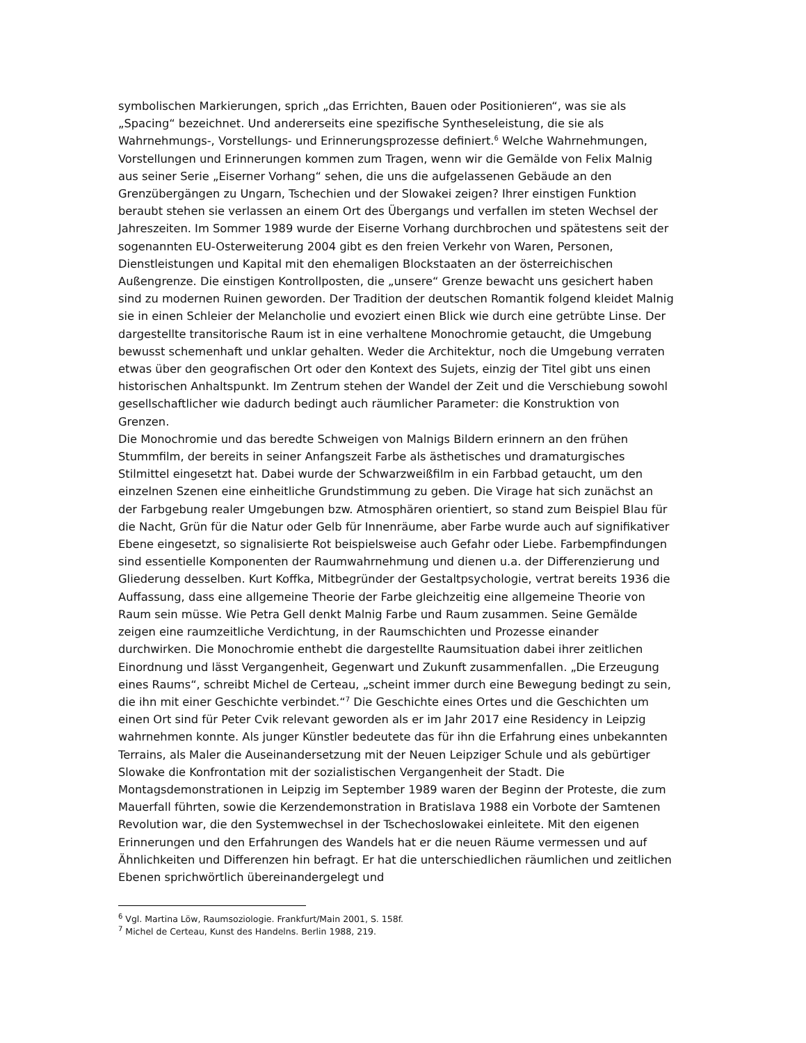symbolischen Markierungen, sprich „das Errichten, Bauen oder Positionieren“, was sie als „Spacing“ bezeichnet. Und andererseits eine spezifische Syntheseleistung, die sie als Wahrnehmungs-, Vorstellungs- und Erinnerungsprozesse definiert.<sup>6</sup> Welche Wahrnehmungen, Vorstellungen und Erinnerungen kommen zum Tragen, wenn wir die Gemälde von Felix Malnig aus seiner Serie „Eiserner Vorhang“ sehen, die uns die aufgelassenen Gebäude an den Grenzübergängen zu Ungarn, Tschechien und der Slowakei zeigen? Ihrer einstigen Funktion beraubt stehen sie verlassen an einem Ort des Übergangs und verfallen im steten Wechsel der Jahreszeiten. Im Sommer 1989 wurde der Eiserne Vorhang durchbrochen und spätestens seit der sogenannten EU-Osterweiterung 2004 gibt es den freien Verkehr von Waren, Personen, Dienstleistungen und Kapital mit den ehemaligen Blockstaaten an der österreichischen Außengrenze. Die einstigen Kontrollposten, die „unsere“ Grenze bewacht uns gesichert haben sind zu modernen Ruinen geworden. Der Tradition der deutschen Romantik folgend kleidet Malnig sie in einen Schleier der Melancholie und evoziert einen Blick wie durch eine getrübte Linse. Der dargestellte transitorische Raum ist in eine verhaltene Monochromie getaucht, die Umgebung bewusst schemenhaft und unklar gehalten. Weder die Architektur, noch die Umgebung verraten etwas über den geografischen Ort oder den Kontext des Sujets, einzig der Titel gibt uns einen historischen Anhaltspunkt. Im Zentrum stehen der Wandel der Zeit und die Verschiebung sowohl gesellschaftlicher wie dadurch bedingt auch räumlicher Parameter: die Konstruktion von Grenzen.
Die Monochromie und das beredte Schweigen von Malnigs Bildern erinnern an den frühen Stummfilm, der bereits in seiner Anfangszeit Farbe als ästhetisches und dramaturgisches Stilmittel eingesetzt hat. Dabei wurde der Schwarzweißfilm in ein Farbbad getaucht, um den einzelnen Szenen eine einheitliche Grundstimmung zu geben. Die Virage hat sich zunächst an der Farbgebung realer Umgebungen bzw. Atmosphären orientiert, so stand zum Beispiel Blau für die Nacht, Grün für die Natur oder Gelb für Innenräume, aber Farbe wurde auch auf signifikativer Ebene eingesetzt, so signalisierte Rot beispielsweise auch Gefahr oder Liebe. Farbempfindungen sind essentielle Komponenten der Raumwahrnehmung und dienen u.a. der Differenzierung und Gliederung desselben. Kurt Koffka, Mitbegründer der Gestaltpsychologie, vertrat bereits 1936 die Auffassung, dass eine allgemeine Theorie der Farbe gleichzeitig eine allgemeine Theorie von Raum sein müsse. Wie Petra Gell denkt Malnig Farbe und Raum zusammen. Seine Gemälde zeigen eine raumzeitliche Verdichtung, in der Raumschichten und Prozesse einander durchwirken. Die Monochromie enthebt die dargestellte Raumsituation dabei ihrer zeitlichen Einordnung und lässt Vergangenheit, Gegenwart und Zukunft zusammenfallen. „Die Erzeugung eines Raums“, schreibt Michel de Certeau, „scheint immer durch eine Bewegung bedingt zu sein, die ihn mit einer Geschichte verbindet.“<sup>7</sup> Die Geschichte eines Ortes und die Geschichten um einen Ort sind für Peter Cvik relevant geworden als er im Jahr 2017 eine Residency in Leipzig wahrnehmen konnte. Als junger Künstler bedeutete das für ihn die Erfahrung eines unbekannten Terrains, als Maler die Auseinandersetzung mit der Neuen Leipziger Schule und als gebürtiger Slowake die Konfrontation mit der sozialistischen Vergangenheit der Stadt. Die Montagsdemonstrationen in Leipzig im September 1989 waren der Beginn der Proteste, die zum Mauerfall führten, sowie die Kerzendemonstration in Bratislava 1988 ein Vorbote der Samtenen Revolution war, die den Systemwechsel in der Tschechoslowakei einleitete. Mit den eigenen Erinnerungen und den Erfahrungen des Wandels hat er die neuen Räume vermessen und auf Ähnlichkeiten und Differenzen hin befragt. Er hat die unterschiedlichen räumlichen und zeitlichen Ebenen sprichwörtlich übereinandergelegt und
<sup>6</sup> Vgl. Martina Löw, Raumsoziologie. Frankfurt/Main 2001, S. 158f.
<sup>7</sup> Michel de Certeau, Kunst des Handelns. Berlin 1988, 219.